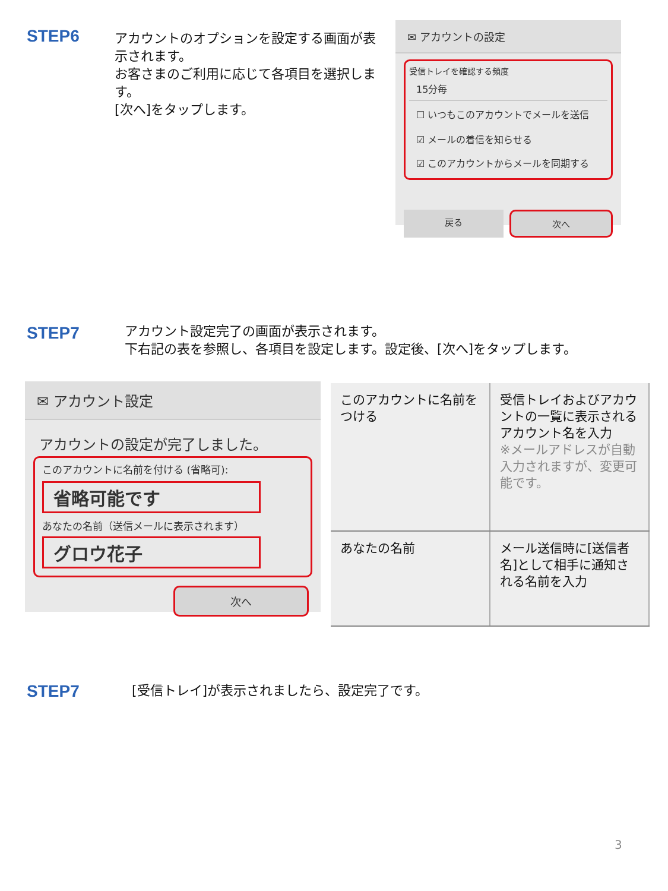STEP6
アカウントのオプションを設定する画面が表示されます。
お客さまのご利用に応じて各項目を選択します。
[次へ]をタップします。
✉ アカウントの設定
受信トレイを確認する頻度
15分毎
☐ いつもこのアカウントでメールを送信
☑ メールの着信を知らせる
☑ このアカウントからメールを同期する
戻る 次へ
STEP7
アカウント設定完了の画面が表示されます。
下右記の表を参照し、各項目を設定します。設定後、[次へ]をタップします。
✉ アカウント設定
アカウントの設定が完了しました。
このアカウントに名前を付ける (省略可):
省略可能です
あなたの名前（送信メールに表示されます）
グロウ花子
次へ
| このアカウントに名前をつける | 受信トレイおよびアカウントの一覧に表示されるアカウント名を入力 ※メールアドレスが自動入力されますが、変更可能です。 |
| あなたの名前 | メール送信時に[送信者名]として相手に通知される名前を入力 |
STEP7
[受信トレイ]が表示されましたら、設定完了です。
3